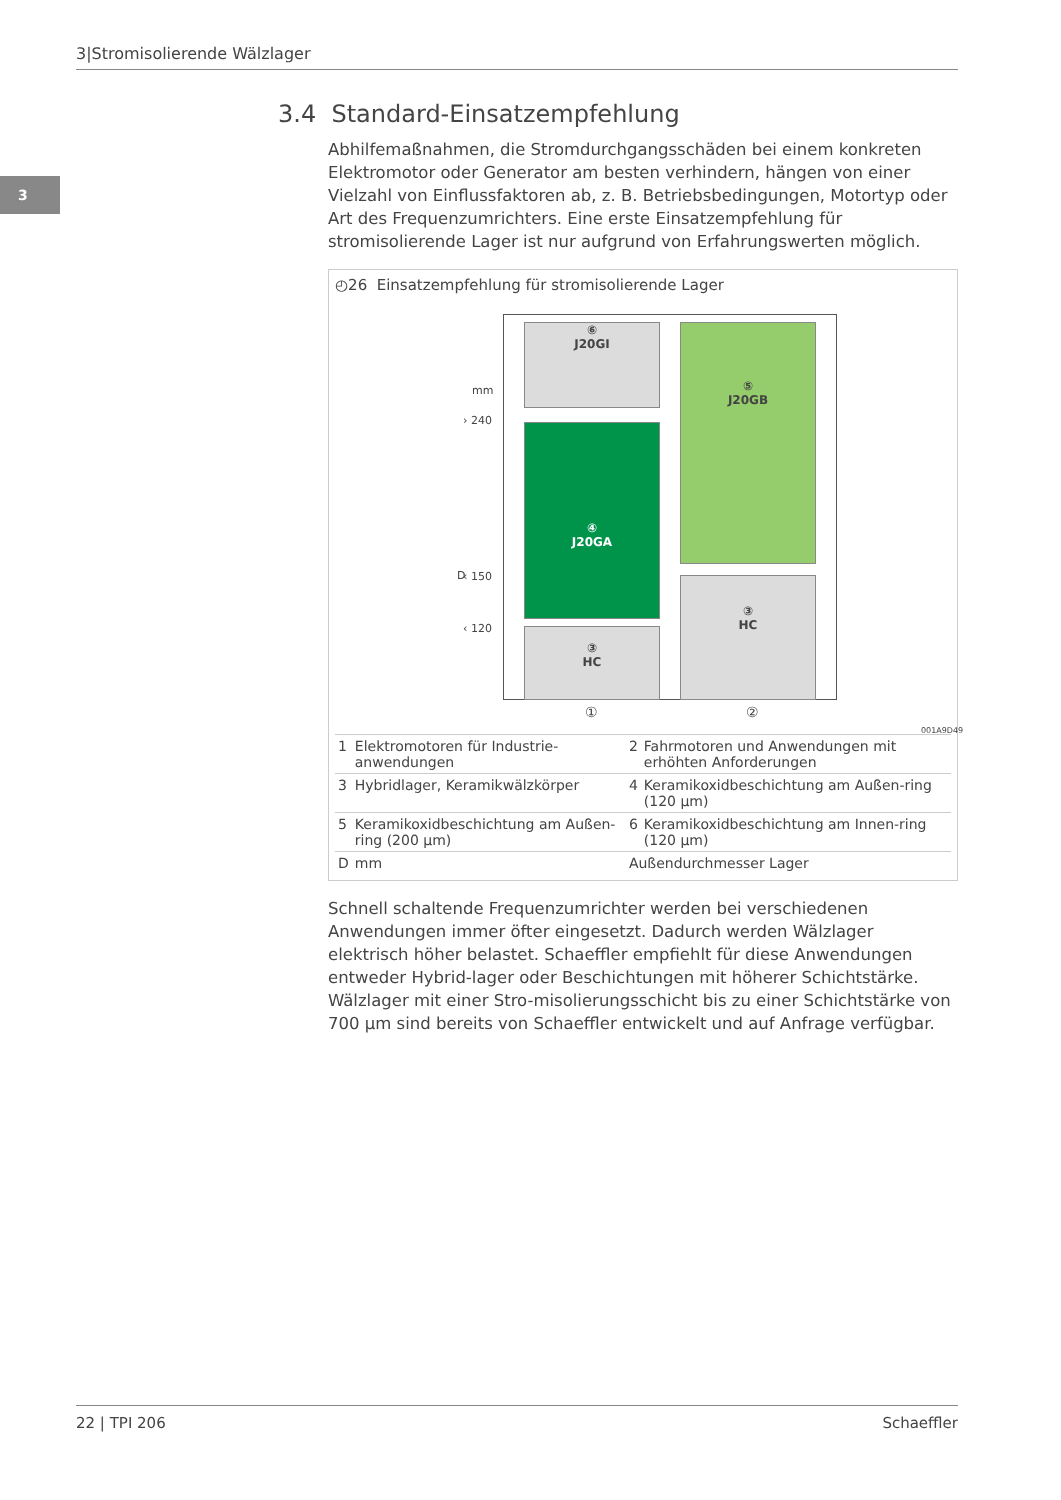3|Stromisolierende Wälzlager
3
3.4 Standard-Einsatzempfehlung
Abhilfemaßnahmen, die Stromdurchgangsschäden bei einem konkreten Elektromotor oder Generator am besten verhindern, hängen von einer Vielzahl von Einflussfaktoren ab, z. B. Betriebsbedingungen, Motortyp oder Art des Frequenzumrichters. Eine erste Einsatzempfehlung für stromisolierende Lager ist nur aufgrund von Erfahrungswerten möglich.
◴26 Einsatzempfehlung für stromisolierende Lager
⑥
J20GI
⑤
J20GB
④
J20GA
③
HC
③
HC
mm
› 240
D ‹ 150
‹ 120
① ②
001A9D49
| 1 | Elektromotoren für Industrie-anwendungen | 2 | Fahrmotoren und Anwendungen mit erhöhten Anforderungen |
| 3 | Hybridlager, Keramikwälzkörper | 4 | Keramikoxidbeschichtung am Außen-ring (120 µm) |
| 5 | Keramikoxidbeschichtung am Außen-ring (200 µm) | 6 | Keramikoxidbeschichtung am Innen-ring (120 µm) |
| D | mm | Außendurchmesser Lager | |
Schnell schaltende Frequenzumrichter werden bei verschiedenen Anwendungen immer öfter eingesetzt. Dadurch werden Wälzlager elektrisch höher belastet. Schaeffler empfiehlt für diese Anwendungen entweder Hybrid-lager oder Beschichtungen mit höherer Schichtstärke. Wälzlager mit einer Stro-misolierungsschicht bis zu einer Schichtstärke von 700 µm sind bereits von Schaeffler entwickelt und auf Anfrage verfügbar.
22 | TPI 206 Schaeffler